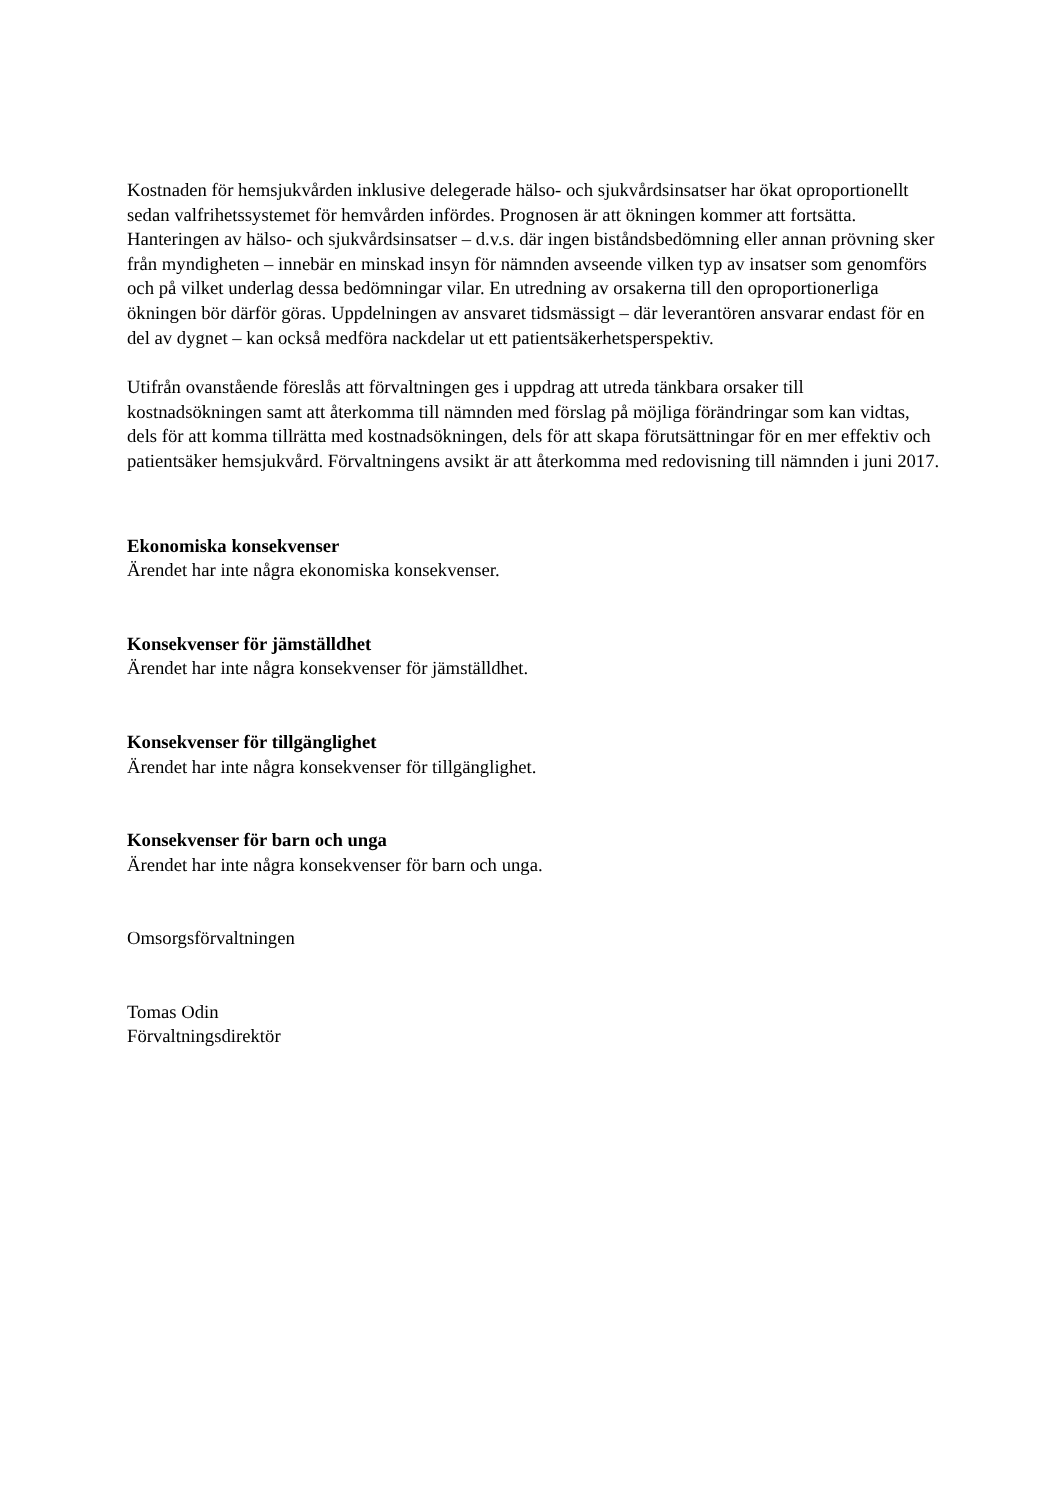Kostnaden för hemsjukvården inklusive delegerade hälso- och sjukvårdsinsatser har ökat oproportionellt sedan valfrihetssystemet för hemvården infördes. Prognosen är att ökningen kommer att fortsätta. Hanteringen av hälso- och sjukvårdsinsatser – d.v.s. där ingen biståndsbedömning eller annan prövning sker från myndigheten – innebär en minskad insyn för nämnden avseende vilken typ av insatser som genomförs och på vilket underlag dessa bedömningar vilar. En utredning av orsakerna till den oproportionerliga ökningen bör därför göras. Uppdelningen av ansvaret tidsmässigt – där leverantören ansvarar endast för en del av dygnet – kan också medföra nackdelar ut ett patientsäkerhetsperspektiv.
Utifrån ovanstående föreslås att förvaltningen ges i uppdrag att utreda tänkbara orsaker till kostnadsökningen samt att återkomma till nämnden med förslag på möjliga förändringar som kan vidtas, dels för att komma tillrätta med kostnadsökningen, dels för att skapa förutsättningar för en mer effektiv och patientsäker hemsjukvård. Förvaltningens avsikt är att återkomma med redovisning till nämnden i juni 2017.
Ekonomiska konsekvenser
Ärendet har inte några ekonomiska konsekvenser.
Konsekvenser för jämställdhet
Ärendet har inte några konsekvenser för jämställdhet.
Konsekvenser för tillgänglighet
Ärendet har inte några konsekvenser för tillgänglighet.
Konsekvenser för barn och unga
Ärendet har inte några konsekvenser för barn och unga.
Omsorgsförvaltningen
Tomas Odin
Förvaltningsdirektör